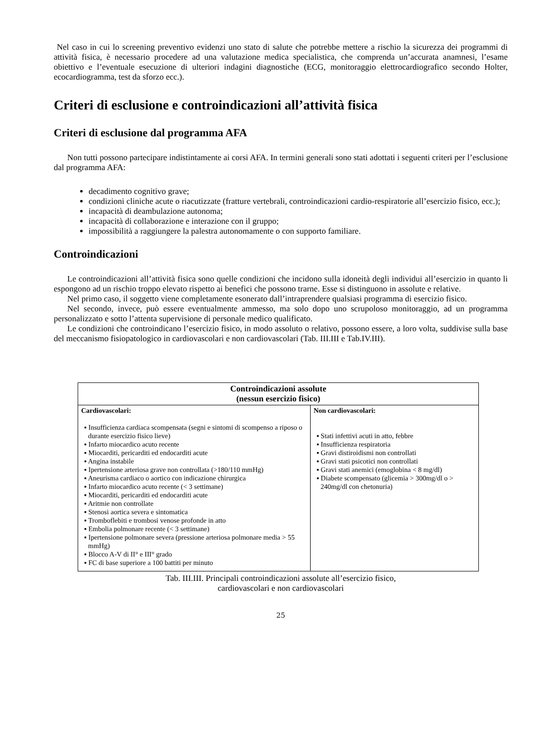Nel caso in cui lo screening preventivo evidenzi uno stato di salute che potrebbe mettere a rischio la sicurezza dei programmi di attività fisica, è necessario procedere ad una valutazione medica specialistica, che comprenda un’accurata anamnesi, l’esame obiettivo e l’eventuale esecuzione di ulteriori indagini diagnostiche (ECG, monitoraggio elettrocardiografico secondo Holter, ecocardiogramma, test da sforzo ecc.).
Criteri di esclusione e controindicazioni all’attività fisica
Criteri di esclusione dal programma AFA
Non tutti possono partecipare indistintamente ai corsi AFA. In termini generali sono stati adottati i seguenti criteri per l’esclusione dal programma AFA:
decadimento cognitivo grave;
condizioni cliniche acute o riacutizzate (fratture vertebrali, controindicazioni cardio-respiratorie all’esercizio fisico, ecc.);
incapacità di deambulazione autonoma;
incapacità di collaborazione e interazione con il gruppo;
impossibilità a raggiungere la palestra autonomamente o con supporto familiare.
Controindicazioni
Le controindicazioni all’attività fisica sono quelle condizioni che incidono sulla idoneità degli individui all’esercizio in quanto li espongono ad un rischio troppo elevato rispetto ai benefici che possono trarne. Esse si distinguono in assolute e relative.
Nel primo caso, il soggetto viene completamente esonerato dall’intraprendere qualsiasi programma di esercizio fisico.
Nel secondo, invece, può essere eventualmente ammesso, ma solo dopo uno scrupoloso monitoraggio, ad un programma personalizzato e sotto l’attenta supervisione di personale medico qualificato.
Le condizioni che controindicano l’esercizio fisico, in modo assoluto o relativo, possono essere, a loro volta, suddivise sulla base del meccanismo fisiopatologico in cardiovascolari e non cardiovascolari (Tab. III.III e Tab.IV.III).
| Controindicazioni assolute (nessun esercizio fisico) | |
| --- | --- |
| Cardiovascolari: ▪ Insufficienza cardiaca scompensata (segni e sintomi di scompenso a riposo o durante esercizio fisico lieve) ▪ Infarto miocardico acuto recente ▪ Miocarditi, pericarditi ed endocarditi acute ▪ Angina instabile ▪ Ipertensione arteriosa grave non controllata (>180/110 mmHg) ▪ Aneurisma cardiaco o aortico con indicazione chirurgica ▪ Infarto miocardico acuto recente (< 3 settimane) ▪ Miocarditi, pericarditi ed endocarditi acute ▪ Aritmie non controllate ▪ Stenosi aortica severa e sintomatica ▪ Tromboflebiti e trombosi venose profonde in atto ▪ Embolia polmonare recente (< 3 settimane) ▪ Ipertensione polmonare severa (pressione arteriosa polmonare media > 55 mmHg) ▪ Blocco A-V di II° e III° grado ▪ FC di base superiore a 100 battiti per minuto | Non cardiovascolari: ▪ Stati infettivi acuti in atto, febbre ▪ Insufficienza respiratoria ▪ Gravi distiroidismi non controllati ▪ Gravi stati psicotici non controllati ▪ Gravi stati anemici (emoglobina < 8 mg/dl) ▪ Diabete scompensato (glicemia > 300mg/dl o > 240mg/dl con chetonuria) |
Tab. III.III. Principali controindicazioni assolute all’esercizio fisico,
cardiovascolari e non cardiovascolari
25